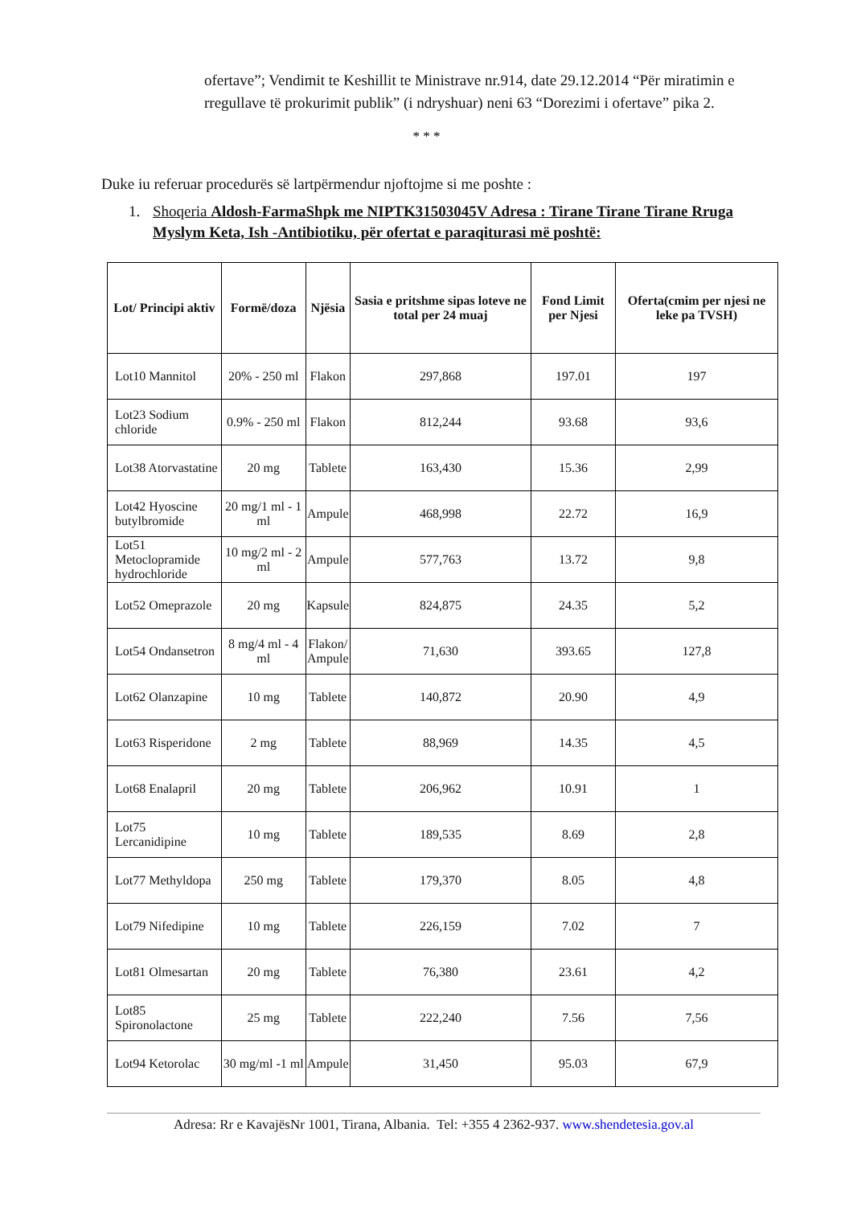ofertave”; Vendimit te Keshillit te Ministrave nr.914, date 29.12.2014 “Për miratimin e rregullave të prokurimit publik” (i ndryshuar) neni 63 “Dorezimi i ofertave” pika 2.
* * *
Duke iu referuar procedurës së lartpërmendur njoftojme si me poshte :
1. Shoqeria Aldosh-FarmaShpk me NIPTK31503045V Adresa : Tirane Tirane Tirane Rruga Myslym Keta, Ish -Antibiotiku, për ofertat e paraqiturasi më poshtë:
| Lot/ Principi aktiv | Formë/doza | Njësia | Sasia e pritshme sipas loteve ne total per 24 muaj | Fond Limit per Njesi | Oferta(cmim per njesi ne leke pa TVSH) |
| --- | --- | --- | --- | --- | --- |
| Lot10 Mannitol | 20% - 250 ml | Flakon | 297,868 | 197.01 | 197 |
| Lot23 Sodium chloride | 0.9% - 250 ml | Flakon | 812,244 | 93.68 | 93,6 |
| Lot38 Atorvastatine | 20 mg | Tablete | 163,430 | 15.36 | 2,99 |
| Lot42 Hyoscine butylbromide | 20 mg/1 ml - 1 ml | Ampule | 468,998 | 22.72 | 16,9 |
| Lot51 Metoclopramide hydrochloride | 10 mg/2 ml - 2 ml | Ampule | 577,763 | 13.72 | 9,8 |
| Lot52 Omeprazole | 20 mg | Kapsule | 824,875 | 24.35 | 5,2 |
| Lot54 Ondansetron | 8 mg/4 ml - 4 ml | Flakon/ Ampule | 71,630 | 393.65 | 127,8 |
| Lot62 Olanzapine | 10 mg | Tablete | 140,872 | 20.90 | 4,9 |
| Lot63 Risperidone | 2 mg | Tablete | 88,969 | 14.35 | 4,5 |
| Lot68 Enalapril | 20 mg | Tablete | 206,962 | 10.91 | 1 |
| Lot75 Lercanidipine | 10 mg | Tablete | 189,535 | 8.69 | 2,8 |
| Lot77 Methyldopa | 250 mg | Tablete | 179,370 | 8.05 | 4,8 |
| Lot79 Nifedipine | 10 mg | Tablete | 226,159 | 7.02 | 7 |
| Lot81 Olmesartan | 20 mg | Tablete | 76,380 | 23.61 | 4,2 |
| Lot85 Spironolactone | 25 mg | Tablete | 222,240 | 7.56 | 7,56 |
| Lot94 Ketorolac | 30 mg/ml -1 ml | Ampule | 31,450 | 95.03 | 67,9 |
Adresa: Rr e KavajësNr 1001, Tirana, Albania. Tel: +355 4 2362-937. www.shendetesia.gov.al